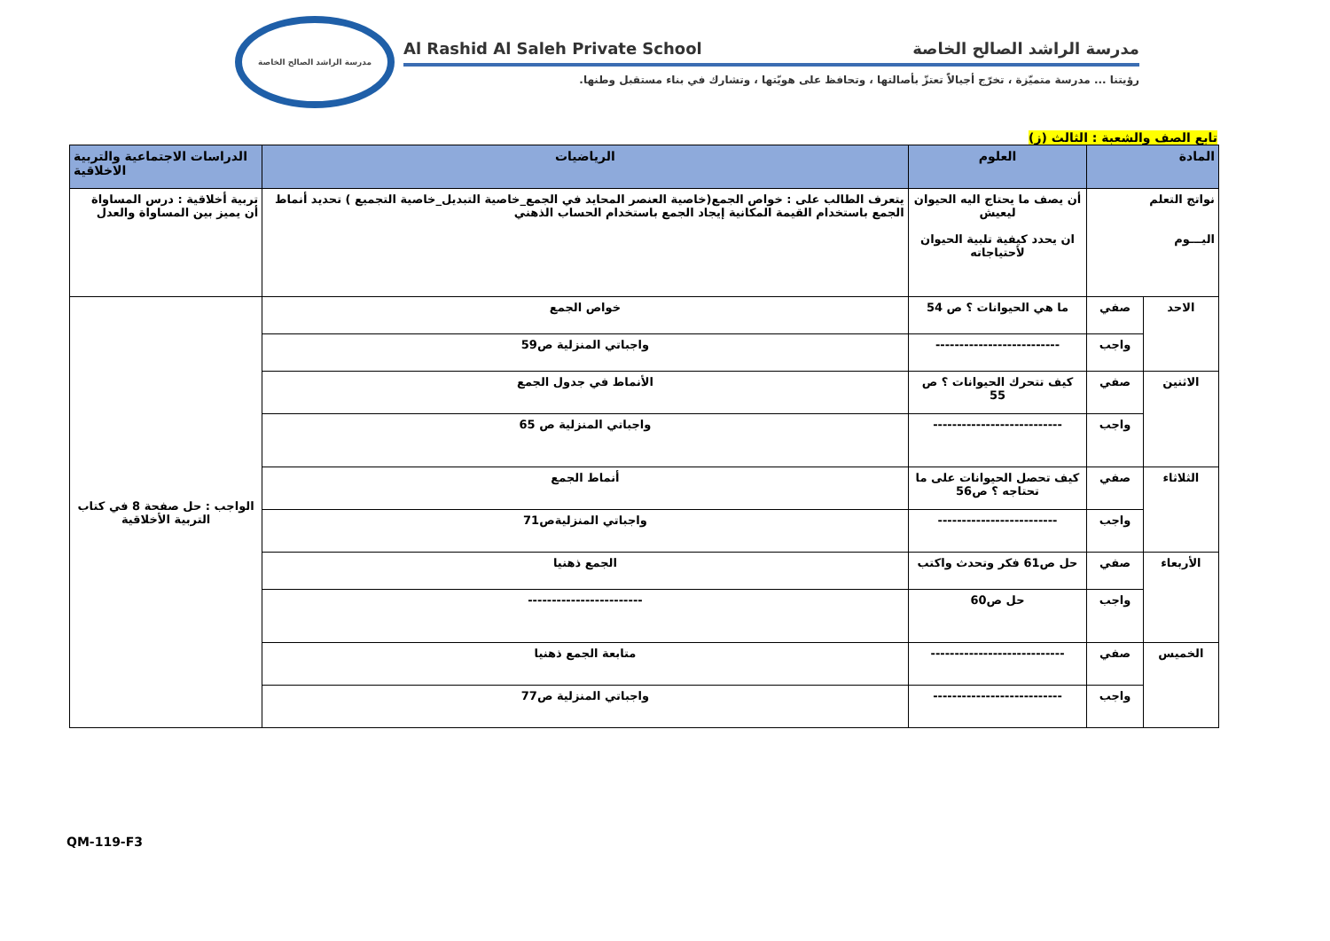مدرسة الراشد الصالح الخاصة
Al Rashid Al Saleh Private School مدرسة الراشد الصالح الخاصة
رؤيتنا ... مدرسة متميّزة ، تخرّج أجيالاً تعتزّ بأصالتها ، وتحافظ على هويّتها ، وتشارك في بناء مستقبل وطنها.
تابع الصف والشعبة : الثالث (ز)
| المادة | | العلوم | الرياضيات | الدراسات الاجتماعية والتربية الاخلاقية |
| --- | --- | --- | --- | --- |
| نواتج التعلم اليـــوم | | أن يصف ما يحتاج اليه الحيوان ليعيش ان يحدد كيفية تلبية الحيوان لأحتياجاته | يتعرف الطالب على : خواص الجمع(خاصية العنصر المحايد في الجمع_خاصية التبديل_خاصية التجميع ) تحديد أنماط الجمع باستخدام القيمة المكانية إيجاد الجمع باستخدام الحساب الذهني | تربية أخلاقية : درس المساواة أن يميز بين المساواة والعدل |
| الاحد | صفي | ما هي الحيوانات ؟ ص 54 | خواص الجمع | الواجب : حل صفحة 8 في كتاب التربية الأخلاقية |
| | واجب | -------------------------- | واجباتي المنزلية ص59 | |
| الاثنين | صفي | كيف تتحرك الحيوانات ؟ ص 55 | الأنماط في جدول الجمع | |
| | واجب | --------------------------- | واجباتي المنزلية ص 65 | |
| الثلاثاء | صفي | كيف تحصل الحيوانات على ما تحتاجه ؟ ص56 | أنماط الجمع | |
| | واجب | ------------------------- | واجباتي المنزليةص71 | |
| الأربعاء | صفي | حل ص61 فكر وتحدث واكتب | الجمع ذهنيا | |
| | واجب | حل ص60 | ------------------------ | |
| الخميس | صفي | ---------------------------- | متابعة الجمع ذهنيا | |
| | واجب | --------------------------- | واجباتي المنزلية ص77 | |
QM-119-F3